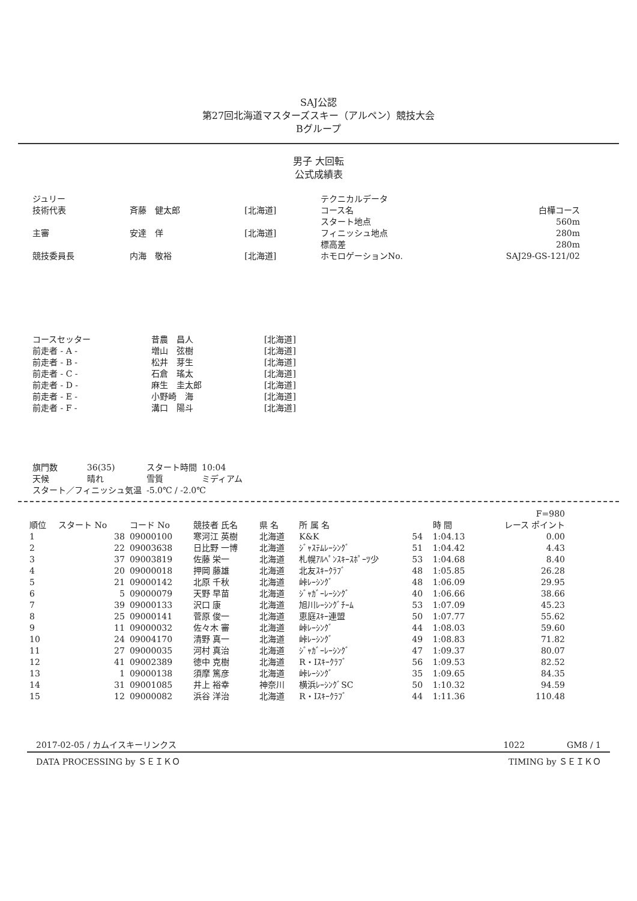SAJ公認
第27回北海道マスターズスキー（アルペン）競技大会
Bグループ
男子 大回転
公式成績表
| ジュリー | | |
| 技術代表 | 斉藤 健太郎 | [北海道] |
| 主審 | 安達 佯 | [北海道] |
| 競技委員長 | 内海 敬裕 | [北海道] |
| テクニカルデータ | |
| コース名 | 白樺コース |
| スタート地点 | 560m |
| フィニッシュ地点 | 280m |
| 標高差 | 280m |
| ホモロゲーションNo. | SAJ29-GS-121/02 |
| コースセッター | 昔農 昌人 | [北海道] |
| 前走者 - A - | 増山 弦樹 | [北海道] |
| 前走者 - B - | 松井 芽生 | [北海道] |
| 前走者 - C - | 石倉 瑤太 | [北海道] |
| 前走者 - D - | 麻生 圭太郎 | [北海道] |
| 前走者 - E - | 小野崎 海 | [北海道] |
| 前走者 - F - | 溝口 陽斗 | [北海道] |
| 旗門数 | 36(35) | スタート時間 | 10:04 |
| 天候 | 晴れ | 雪質 | ミディアム |
| スタート／フィニッシュ気温 | | -5.0℃ / -2.0℃ | |
| | | | | | | | | F=980 |
| --- | --- | --- | --- | --- | --- | --- | --- | --- |
| 順位 | スタート No | コード No | 競技者 氏名 | 県 名 | 所 属 名 | | 時 間 | レース ポイント |
| 1 | 38 | 09000100 | 寒河江 英樹 | 北海道 | K&K | 54 | 1:04.13 | 0.00 |
| 2 | 22 | 09003638 | 日比野 一博 | 北海道 | ｼﾞｬｽﾃﾑﾚｰｼﾝｸﾞ | 51 | 1:04.42 | 4.43 |
| 3 | 37 | 09003819 | 佐藤 栄一 | 北海道 | 札幌ｱﾙﾍﾟﾝｽｷｰｽﾎﾟｰﾂ少 | 53 | 1:04.68 | 8.40 |
| 4 | 20 | 09000018 | 押岡 藤雄 | 北海道 | 北友ｽｷｰｸﾗﾌﾞ | 48 | 1:05.85 | 26.28 |
| 5 | 21 | 09000142 | 北原 千秋 | 北海道 | 峠ﾚｰｼﾝｸﾞ | 48 | 1:06.09 | 29.95 |
| 6 | 5 | 09000079 | 天野 早苗 | 北海道 | ｼﾞｬｶﾞｰﾚｰｼﾝｸﾞ | 40 | 1:06.66 | 38.66 |
| 7 | 39 | 09000133 | 沢口 康 | 北海道 | 旭川ﾚｰｼﾝｸﾞﾁｰﾑ | 53 | 1:07.09 | 45.23 |
| 8 | 25 | 09000141 | 菅原 俊一 | 北海道 | 恵庭ｽｷｰ連盟 | 50 | 1:07.77 | 55.62 |
| 9 | 11 | 09000032 | 佐々木 審 | 北海道 | 峠ﾚｰｼﾝｸﾞ | 44 | 1:08.03 | 59.60 |
| 10 | 24 | 09004170 | 清野 真一 | 北海道 | 峠ﾚｰｼﾝｸﾞ | 49 | 1:08.83 | 71.82 |
| 11 | 27 | 09000035 | 河村 真治 | 北海道 | ｼﾞｬｶﾞｰﾚｰｼﾝｸﾞ | 47 | 1:09.37 | 80.07 |
| 12 | 41 | 09002389 | 徳中 克樹 | 北海道 | R・Iｽｷｰｸﾗﾌﾞ | 56 | 1:09.53 | 82.52 |
| 13 | 1 | 09000138 | 須摩 篤彦 | 北海道 | 峠ﾚｰｼﾝｸﾞ | 35 | 1:09.65 | 84.35 |
| 14 | 31 | 09001085 | 井上 裕幸 | 神奈川 | 横浜ﾚｰｼﾝｸﾞSC | 50 | 1:10.32 | 94.59 |
| 15 | 12 | 09000082 | 浜谷 洋治 | 北海道 | R・Iｽｷｰｸﾗﾌﾞ | 44 | 1:11.36 | 110.48 |
2017-02-05 / カムイスキーリンクス 1022　　　　　GM8 / 1
DATA PROCESSING by ＳＥＩＫＯ TIMING by ＳＥＩＫＯ